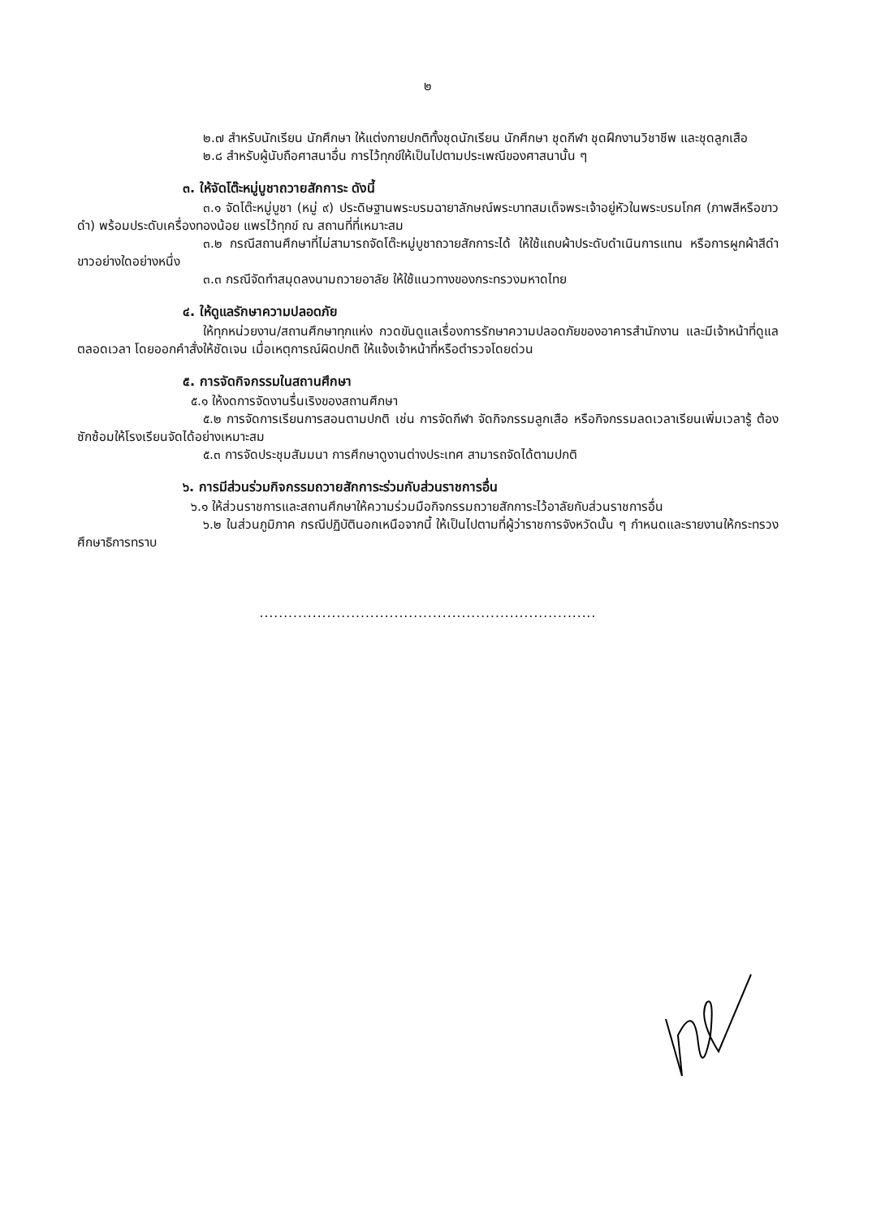๒
๒.๗ สำหรับนักเรียน นักศึกษา ให้แต่งกายปกติทั้งชุดนักเรียน นักศึกษา ชุดกีฬา ชุดฝึกงานวิชาชีพ และชุดลูกเสือ
๒.๘ สำหรับผู้นับถือศาสนาอื่น การไว้ทุกข์ให้เป็นไปตามประเพณีของศาสนานั้น ๆ
๓. ให้จัดโต๊ะหมู่บูชาถวายสักการะ ดังนี้
๓.๑ จัดโต๊ะหมู่บูชา (หมู่ ๙) ประดิษฐานพระบรมฉายาลักษณ์พระบาทสมเด็จพระเจ้าอยู่หัวในพระบรมโกศ (ภาพสีหรือขาวดำ) พร้อมประดับเครื่องทองน้อย แพรไว้ทุกข์ ณ สถานที่ที่เหมาะสม
๓.๒ กรณีสถานศึกษาที่ไม่สามารถจัดโต๊ะหมู่บูชาถวายสักการะได้ ให้ใช้แถบผ้าประดับดำเนินการแทน หรือการผูกผ้าสีดำขาวอย่างใดอย่างหนึ่ง
๓.๓ กรณีจัดทำสมุดลงนามถวายอาลัย ให้ใช้แนวทางของกระทรวงมหาดไทย
๔. ให้ดูแลรักษาความปลอดภัย
ให้ทุกหน่วยงาน/สถานศึกษาทุกแห่ง กวดขันดูแลเรื่องการรักษาความปลอดภัยของอาคารสำนักงาน และมีเจ้าหน้าที่ดูแลตลอดเวลา โดยออกคำสั่งให้ชัดเจน เมื่อเหตุการณ์ผิดปกติ ให้แจ้งเจ้าหน้าที่หรือตำรวจโดยด่วน
๕. การจัดกิจกรรมในสถานศึกษา
๕.๑ ให้งดการจัดงานรื่นเริงของสถานศึกษา
๕.๒ การจัดการเรียนการสอนตามปกติ เช่น การจัดกีฬา จัดกิจกรรมลูกเสือ หรือกิจกรรมลดเวลาเรียนเพิ่มเวลารู้ ต้องซักซ้อมให้โรงเรียนจัดได้อย่างเหมาะสม
๕.๓ การจัดประชุมสัมมนา การศึกษาดูงานต่างประเทศ สามารถจัดได้ตามปกติ
๖. การมีส่วนร่วมกิจกรรมถวายสักการะร่วมกับส่วนราชการอื่น
๖.๑ ให้ส่วนราชการและสถานศึกษาให้ความร่วมมือกิจกรรมถวายสักการะไว้อาลัยกับส่วนราชการอื่น
๖.๒ ในส่วนภูมิภาค กรณีปฏิบัตินอกเหนือจากนี้ ให้เป็นไปตามที่ผู้ว่าราชการจังหวัดนั้น ๆ กำหนดและรายงานให้กระทรวงศึกษาธิการทราบ
......................................................................